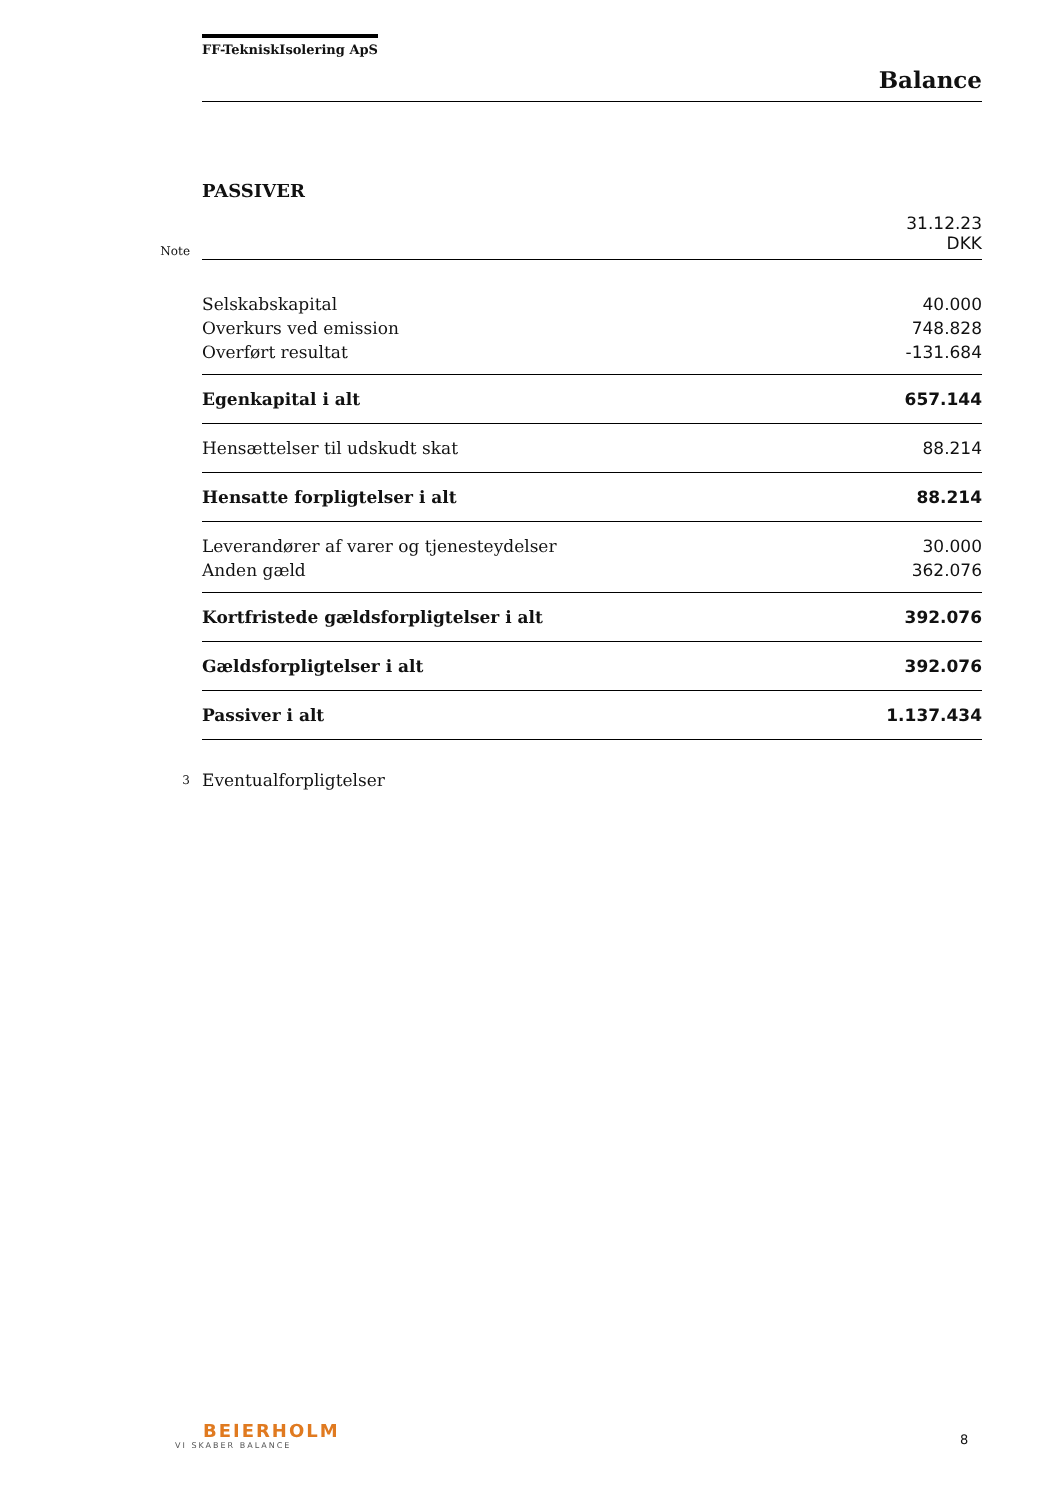FF-TekniskIsolering ApS
Balance
PASSIVER
| Note | | 31.12.23 DKK |
| | Selskabskapital | 40.000 |
| | Overkurs ved emission | 748.828 |
| | Overført resultat | -131.684 |
| | Egenkapital i alt | 657.144 |
| | Hensættelser til udskudt skat | 88.214 |
| | Hensatte forpligtelser i alt | 88.214 |
| | Leverandører af varer og tjenesteydelser | 30.000 |
| | Anden gæld | 362.076 |
| | Kortfristede gældsforpligtelser i alt | 392.076 |
| | Gældsforpligtelser i alt | 392.076 |
| | Passiver i alt | 1.137.434 |
| 3 | Eventualforpligtelser | |
BEIERHOLM
VI SKABER BALANCE
8